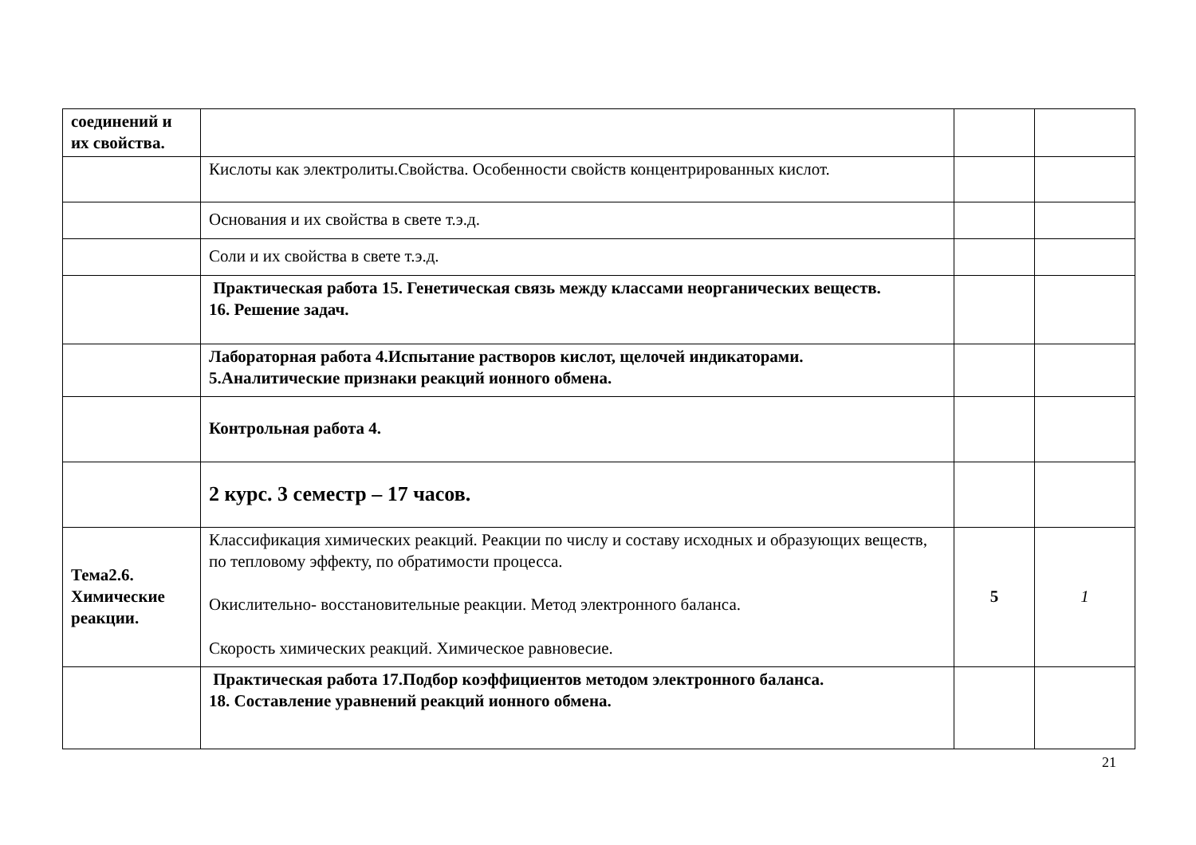| соединений и их свойства. | | | |
| | Кислоты как электролиты.Свойства. Особенности свойств концентрированных кислот. | | |
| | Основания и их свойства в свете т.э.д. | | |
| | Соли и их свойства в свете т.э.д. | | |
| | Практическая работа 15. Генетическая связь между классами неорганических веществ. 16. Решение задач. | | |
| | Лабораторная работа 4.Испытание растворов кислот, щелочей индикаторами. 5.Аналитические признаки реакций ионного обмена. | | |
| | Контрольная работа 4. | | |
| | 2 курс. 3 семестр – 17 часов. | | |
| Тема2.6. Химические реакции. | Классификация химических реакций. Реакции по числу и составу исходных и образующих веществ, по тепловому эффекту, по обратимости процесса. Окислительно- восстановительные реакции. Метод электронного баланса. Скорость химических реакций. Химическое равновесие. | 5 | 1 |
| | Практическая работа 17.Подбор коэффициентов методом электронного баланса. 18. Составление уравнений реакций ионного обмена. | | |
21